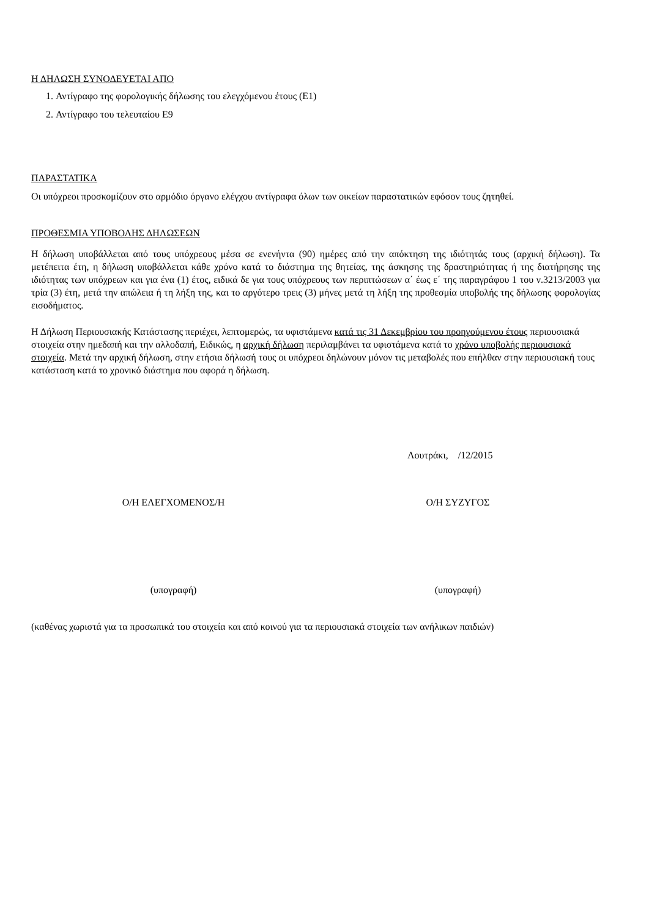Η ΔΗΛΩΣΗ ΣΥΝΟΔΕΥΕΤΑΙ ΑΠΟ
1. Αντίγραφο της φορολογικής δήλωσης του ελεγχόμενου έτους (Ε1)
2. Αντίγραφο του τελευταίου Ε9
ΠΑΡΑΣΤΑΤΙΚΑ
Οι υπόχρεοι προσκομίζουν στο αρμόδιο όργανο ελέγχου αντίγραφα όλων των οικείων παραστατικών εφόσον τους ζητηθεί.
ΠΡΟΘΕΣΜΙΑ ΥΠΟΒΟΛΗΣ ΔΗΛΩΣΕΩΝ
Η δήλωση υποβάλλεται από τους υπόχρεους μέσα σε ενενήντα (90) ημέρες από την απόκτηση της ιδιότητάς τους (αρχική δήλωση). Τα μετέπειτα έτη, η δήλωση υποβάλλεται κάθε χρόνο κατά το διάστημα της θητείας, της άσκησης της δραστηριότητας ή της διατήρησης της ιδιότητας των υπόχρεων και για ένα (1) έτος, ειδικά δε για τους υπόχρεους των περιπτώσεων α΄ έως ε΄ της παραγράφου 1 του ν.3213/2003 για τρία (3) έτη, μετά την απώλεια ή τη λήξη της, και το αργότερο τρεις (3) μήνες μετά τη λήξη της προθεσμία υποβολής της δήλωσης φορολογίας εισοδήματος.
Η Δήλωση Περιουσιακής Κατάστασης περιέχει, λεπτομερώς, τα υφιστάμενα κατά τις 31 Δεκεμβρίου του προηγούμενου έτους περιουσιακά στοιχεία στην ημεδαπή και την αλλοδαπή, Ειδικώς, η αρχική δήλωση περιλαμβάνει τα υφιστάμενα κατά το χρόνο υποβολής περιουσιακά στοιχεία. Μετά την αρχική δήλωση, στην ετήσια δήλωσή τους οι υπόχρεοι δηλώνουν μόνον τις μεταβολές που επήλθαν στην περιουσιακή τους κατάσταση κατά το χρονικό διάστημα που αφορά η δήλωση.
Λουτράκι, /12/2015
Ο/Η ΕΛΕΓΧΟΜΕΝΟΣ/Η Ο/Η ΣΥΖΥΓΟΣ
(υπογραφή) (υπογραφή)
(καθένας χωριστά για τα προσωπικά του στοιχεία και από κοινού για τα περιουσιακά στοιχεία των ανήλικων παιδιών)